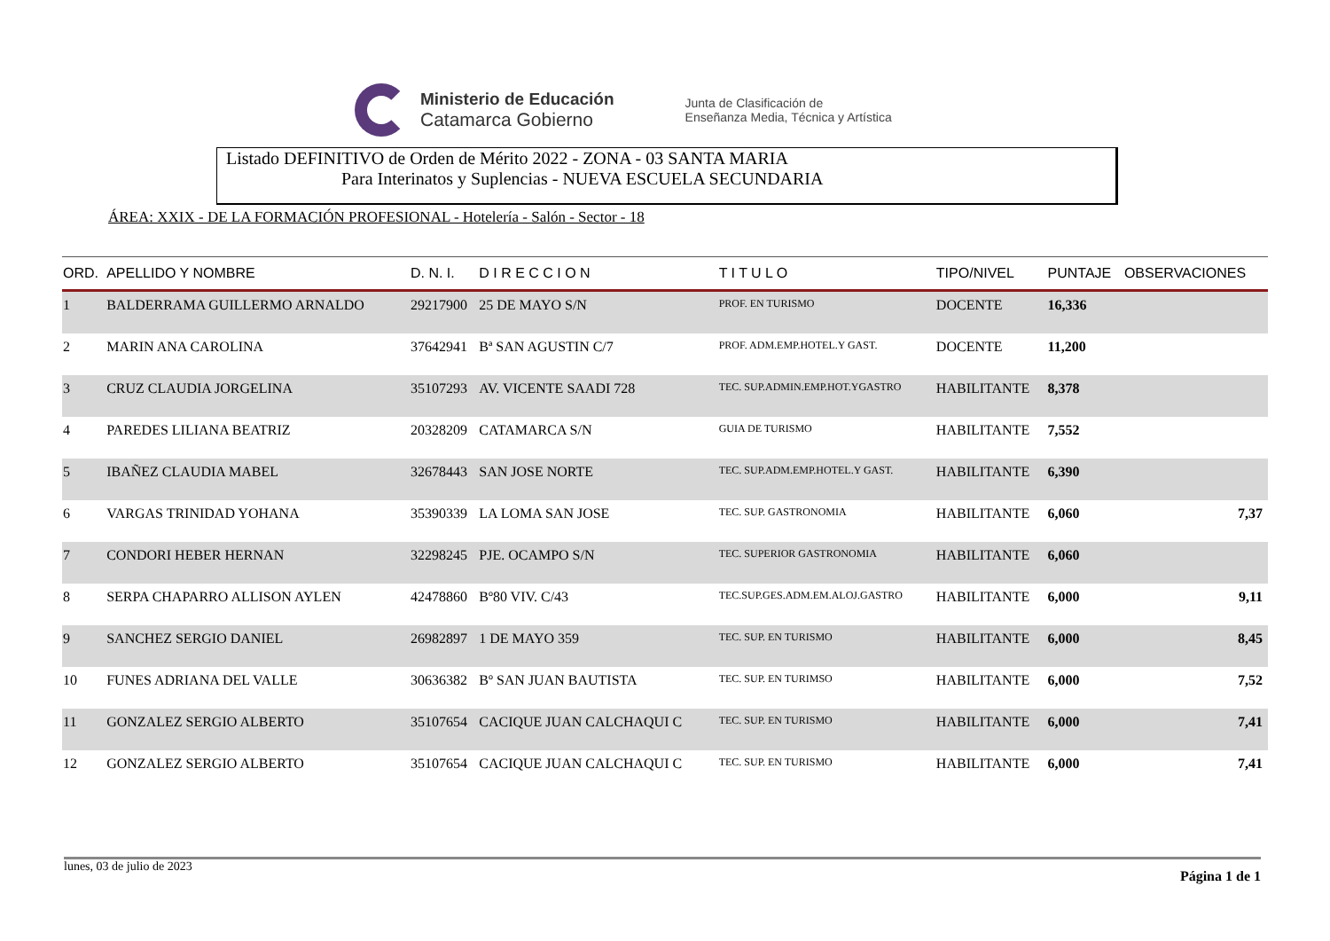Ministerio de Educación
Catamarca Gobierno
Junta de Clasificación de
Enseñanza Media, Técnica y Artística
Listado DEFINITIVO de Orden de Mérito 2022 - ZONA - 03 SANTA MARIA
Para Interinatos y Suplencias - NUEVA ESCUELA SECUNDARIA
ÁREA: XXIX - DE LA FORMACIÓN PROFESIONAL - Hotelería - Salón - Sector - 18
| ORD. | APELLIDO Y NOMBRE | D. N. I. | D I R E C C I O N | T I T U L O | TIPO/NIVEL | PUNTAJE | OBSERVACIONES |
| --- | --- | --- | --- | --- | --- | --- | --- |
| 1 | BALDERRAMA GUILLERMO ARNALDO | 29217900 | 25 DE MAYO S/N | PROF. EN TURISMO | DOCENTE | 16,336 | |
| 2 | MARIN ANA CAROLINA | 37642941 | Bª SAN AGUSTIN C/7 | PROF. ADM.EMP.HOTEL.Y GAST. | DOCENTE | 11,200 | |
| 3 | CRUZ CLAUDIA JORGELINA | 35107293 | AV. VICENTE SAADI 728 | TEC. SUP.ADMIN.EMP.HOT.YGASTRO | HABILITANTE | 8,378 | |
| 4 | PAREDES LILIANA BEATRIZ | 20328209 | CATAMARCA S/N | GUIA DE TURISMO | HABILITANTE | 7,552 | |
| 5 | IBAÑEZ CLAUDIA MABEL | 32678443 | SAN JOSE NORTE | TEC. SUP.ADM.EMP.HOTEL.Y GAST. | HABILITANTE | 6,390 | |
| 6 | VARGAS TRINIDAD YOHANA | 35390339 | LA LOMA SAN JOSE | TEC. SUP. GASTRONOMIA | HABILITANTE | 6,060 | 7,37 |
| 7 | CONDORI HEBER HERNAN | 32298245 | PJE. OCAMPO S/N | TEC. SUPERIOR GASTRONOMIA | HABILITANTE | 6,060 | |
| 8 | SERPA CHAPARRO ALLISON AYLEN | 42478860 | Bº80 VIV. C/43 | TEC.SUP.GES.ADM.EM.ALOJ.GASTRO | HABILITANTE | 6,000 | 9,11 |
| 9 | SANCHEZ SERGIO DANIEL | 26982897 | 1 DE MAYO 359 | TEC. SUP. EN TURISMO | HABILITANTE | 6,000 | 8,45 |
| 10 | FUNES ADRIANA DEL VALLE | 30636382 | Bº SAN JUAN BAUTISTA | TEC. SUP. EN TURIMSO | HABILITANTE | 6,000 | 7,52 |
| 11 | GONZALEZ SERGIO ALBERTO | 35107654 | CACIQUE JUAN CALCHAQUI C | TEC. SUP. EN TURISMO | HABILITANTE | 6,000 | 7,41 |
| 12 | GONZALEZ SERGIO ALBERTO | 35107654 | CACIQUE JUAN CALCHAQUI C | TEC. SUP. EN TURISMO | HABILITANTE | 6,000 | 7,41 |
lunes, 03 de julio de 2023 Página 1 de 1